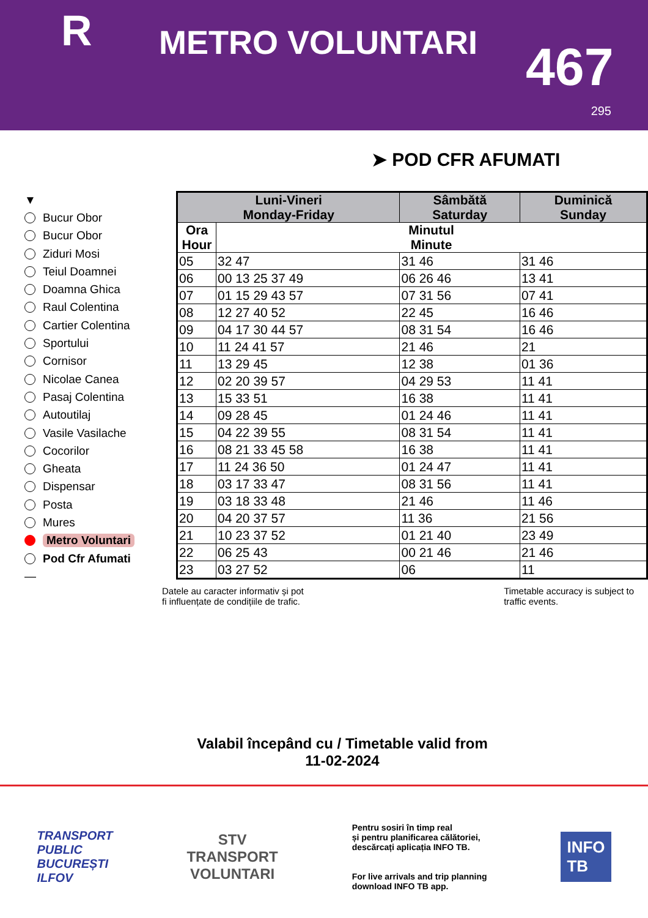R
METRO VOLUNTARI
467
295
➤ POD CFR AFUMATI
▼
Bucur Obor
Bucur Obor
Ziduri Mosi
Teiul Doamnei
Doamna Ghica
Raul Colentina
Cartier Colentina
Sportului
Cornisor
Nicolae Canea
Pasaj Colentina
Autoutilaj
Vasile Vasilache
Cocorilor
Gheata
Dispensar
Posta
Mures
Metro Voluntari
Pod Cfr Afumati
—
| Luni-Vineri Monday-Friday | | Sâmbătă Saturday | Duminică Sunday |
| --- | --- | --- | --- |
| Ora Hour | Minutul Minute | | |
| 05 | 32 47 | 31 46 | 31 46 |
| 06 | 00 13 25 37 49 | 06 26 46 | 13 41 |
| 07 | 01 15 29 43 57 | 07 31 56 | 07 41 |
| 08 | 12 27 40 52 | 22 45 | 16 46 |
| 09 | 04 17 30 44 57 | 08 31 54 | 16 46 |
| 10 | 11 24 41 57 | 21 46 | 21 |
| 11 | 13 29 45 | 12 38 | 01 36 |
| 12 | 02 20 39 57 | 04 29 53 | 11 41 |
| 13 | 15 33 51 | 16 38 | 11 41 |
| 14 | 09 28 45 | 01 24 46 | 11 41 |
| 15 | 04 22 39 55 | 08 31 54 | 11 41 |
| 16 | 08 21 33 45 58 | 16 38 | 11 41 |
| 17 | 11 24 36 50 | 01 24 47 | 11 41 |
| 18 | 03 17 33 47 | 08 31 56 | 11 41 |
| 19 | 03 18 33 48 | 21 46 | 11 46 |
| 20 | 04 20 37 57 | 11 36 | 21 56 |
| 21 | 10 23 37 52 | 01 21 40 | 23 49 |
| 22 | 06 25 43 | 00 21 46 | 21 46 |
| 23 | 03 27 52 | 06 | 11 |
Datele au caracter informativ și pot
fi influențate de condițiile de trafic.
Timetable accuracy is subject to
traffic events.
Valabil începând cu / Timetable valid from
11-02-2024
TRANSPORT
PUBLIC
BUCUREȘTI
ILFOV
STV
TRANSPORT
VOLUNTARI
Pentru sosiri în timp real
și pentru planificarea călătoriei,
descărcați aplicația INFO TB.
For live arrivals and trip planning
download INFO TB app.
INFO
TB